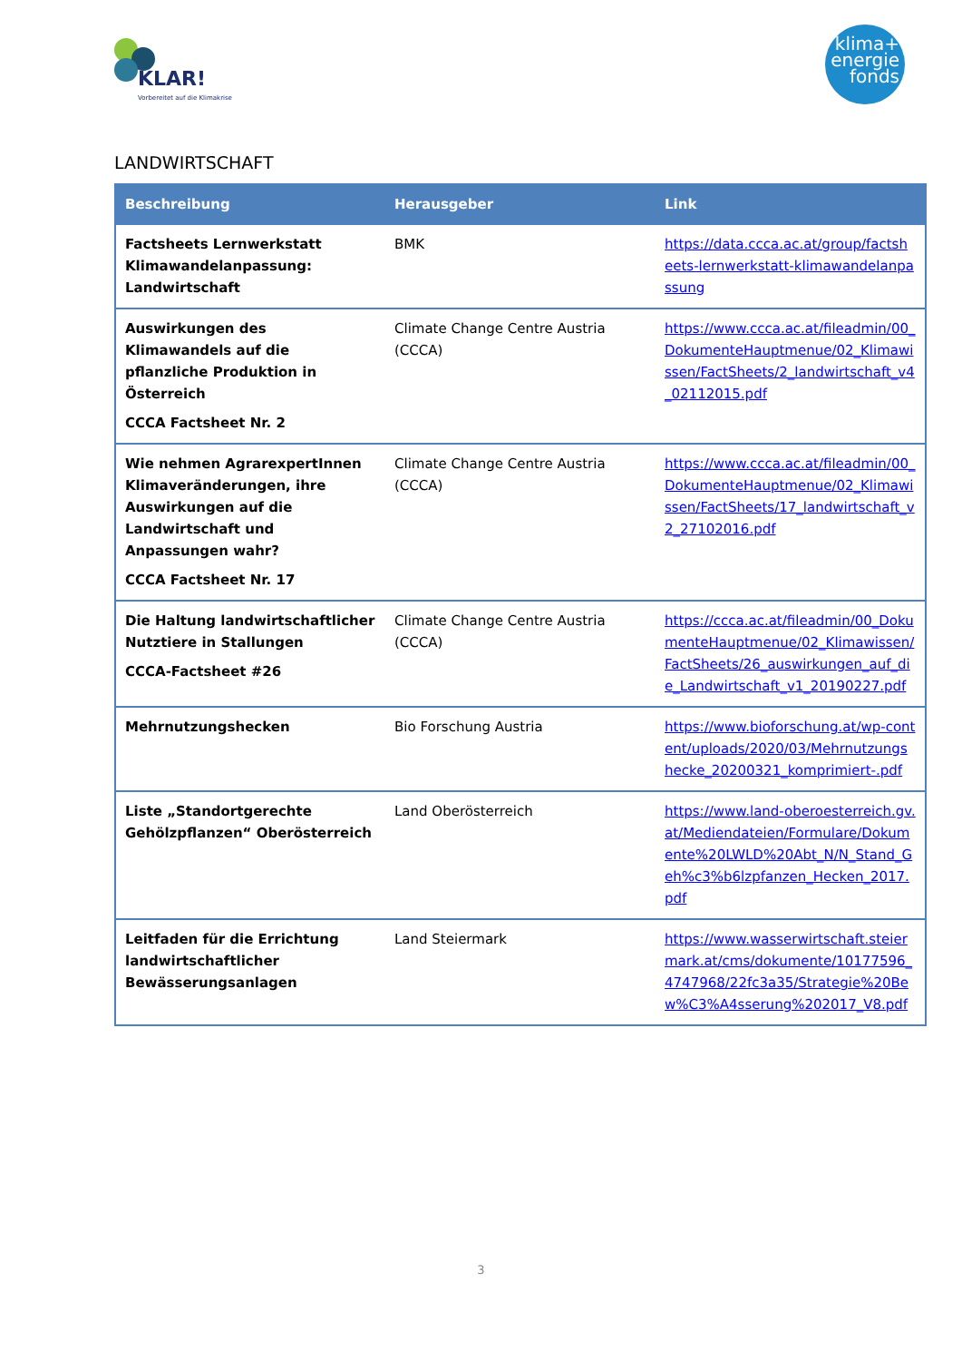KLAR!
Vorbereitet auf die Klimakrise
klima+
energie
fonds
LANDWIRTSCHAFT
| Beschreibung | Herausgeber | Link |
| --- | --- | --- |
| Factsheets Lernwerkstatt Klimawandelanpassung: Landwirtschaft | BMK | https://data.ccca.ac.at/group/factsheets-lernwerkstatt-klimawandelanpassung |
| Auswirkungen des Klimawandels auf die pflanzliche Produktion in Österreich CCCA Factsheet Nr. 2 | Climate Change Centre Austria (CCCA) | https://www.ccca.ac.at/fileadmin/00_DokumenteHauptmenue/02_Klimawissen/FactSheets/2_landwirtschaft_v4_02112015.pdf |
| Wie nehmen AgrarexpertInnen Klimaveränderungen, ihre Auswirkungen auf die Landwirtschaft und Anpassungen wahr? CCCA Factsheet Nr. 17 | Climate Change Centre Austria (CCCA) | https://www.ccca.ac.at/fileadmin/00_DokumenteHauptmenue/02_Klimawissen/FactSheets/17_landwirtschaft_v2_27102016.pdf |
| Die Haltung landwirtschaftlicher Nutztiere in Stallungen CCCA-Factsheet #26 | Climate Change Centre Austria (CCCA) | https://ccca.ac.at/fileadmin/00_DokumenteHauptmenue/02_Klimawissen/FactSheets/26_auswirkungen_auf_die_Landwirtschaft_v1_20190227.pdf |
| Mehrnutzungshecken | Bio Forschung Austria | https://www.bioforschung.at/wp-content/uploads/2020/03/Mehrnutzungshecke_20200321_komprimiert-.pdf |
| Liste „Standortgerechte Gehölzpflanzen“ Oberösterreich | Land Oberösterreich | https://www.land-oberoesterreich.gv.at/Mediendateien/Formulare/Dokumente%20LWLD%20Abt_N/N_Stand_Geh%c3%b6lzpfanzen_Hecken_2017.pdf |
| Leitfaden für die Errichtung landwirtschaftlicher Bewässerungsanlagen | Land Steiermark | https://www.wasserwirtschaft.steiermark.at/cms/dokumente/10177596_4747968/22fc3a35/Strategie%20Bew%C3%A4sserung%202017_V8.pdf |
3